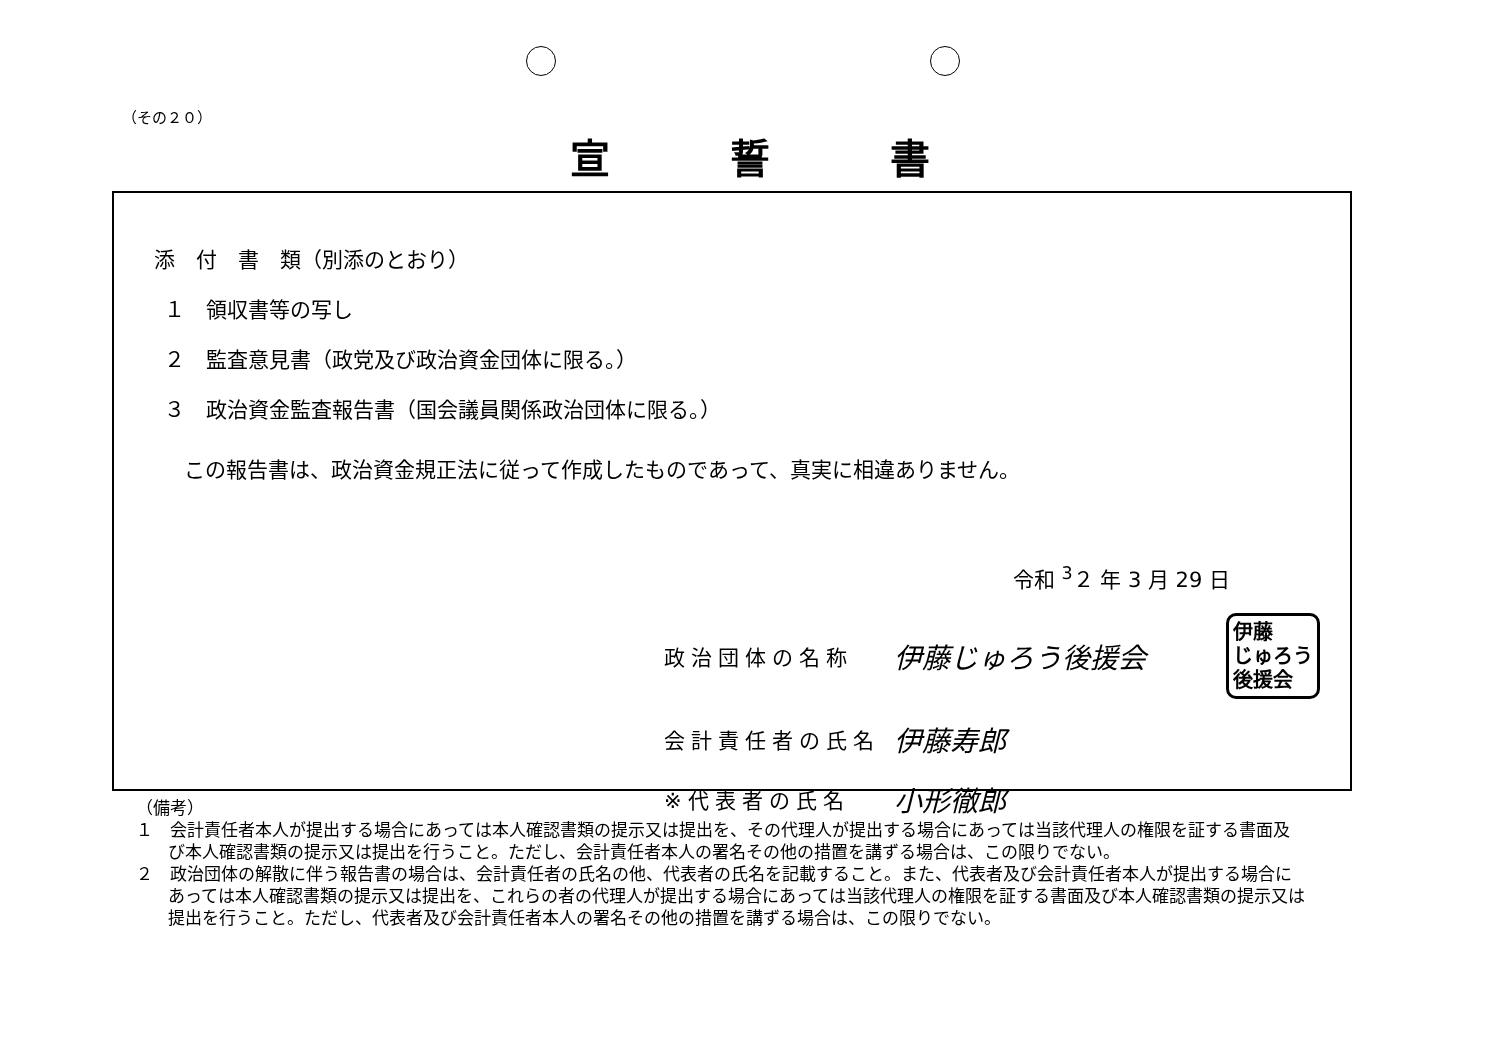（その２０）
宣誓書
添　付　書　類（別添のとおり）
１　領収書等の写し
２　監査意見書（政党及び政治資金団体に限る。）
３　政治資金監査報告書（国会議員関係政治団体に限る。）
この報告書は、政治資金規正法に従って作成したものであって、真実に相違ありません。
令和 <sup>3</sup>２ 年 3 月 29 日
政治団体の名称 伊藤じゅろう後援会 伊藤
じゅろう
後援会
会計責任者の氏名 伊藤寿郎
※代表者の氏名 小形徹郎
（備考）
１　会計責任者本人が提出する場合にあっては本人確認書類の提示又は提出を、その代理人が提出する場合にあっては当該代理人の権限を証する書面及び本人確認書類の提示又は提出を行うこと。ただし、会計責任者本人の署名その他の措置を講ずる場合は、この限りでない。
２　政治団体の解散に伴う報告書の場合は、会計責任者の氏名の他、代表者の氏名を記載すること。また、代表者及び会計責任者本人が提出する場合にあっては本人確認書類の提示又は提出を、これらの者の代理人が提出する場合にあっては当該代理人の権限を証する書面及び本人確認書類の提示又は提出を行うこと。ただし、代表者及び会計責任者本人の署名その他の措置を講ずる場合は、この限りでない。